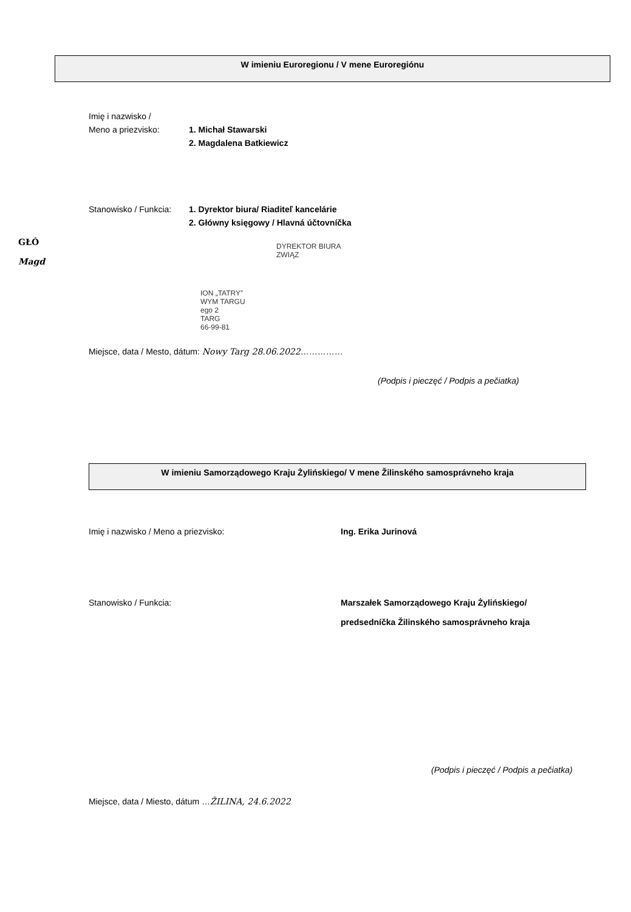W imieniu Euroregionu / V mene Euroregiónu
Imię i nazwisko /
Meno a priezvisko: 1. Michał Stawarski
2. Magdalena Batkiewicz
Stanowisko / Funkcia: 1. Dyrektor biura/ Riaditeľ kancelárie
2. Główny księgowy / Hlavná účtovníčka
GŁÓ
Magd
DYREKTOR BIURA
ZWIĄZ
ION „TATRY”
WYM TARGU
ego 2
TARG
66-99-81
Miejsce, data / Mesto, dátum: Nowy Targ 28.06.2022……………
(Podpis i pieczęć / Podpis a pečiatka)
W imieniu Samorządowego Kraju Żylińskiego/ V mene Žilinského samosprávneho kraja
Imię i nazwisko / Meno a priezvisko: Ing. Erika Jurinová
Stanowisko / Funkcia: Marszałek Samorządowego Kraju Żylińskiego/
predsedníčka Žilinského samosprávneho kraja
(Podpis i pieczęć / Podpis a pečiatka)
Miejsce, data / Miesto, dátum …ŽILINA, 24.6.2022